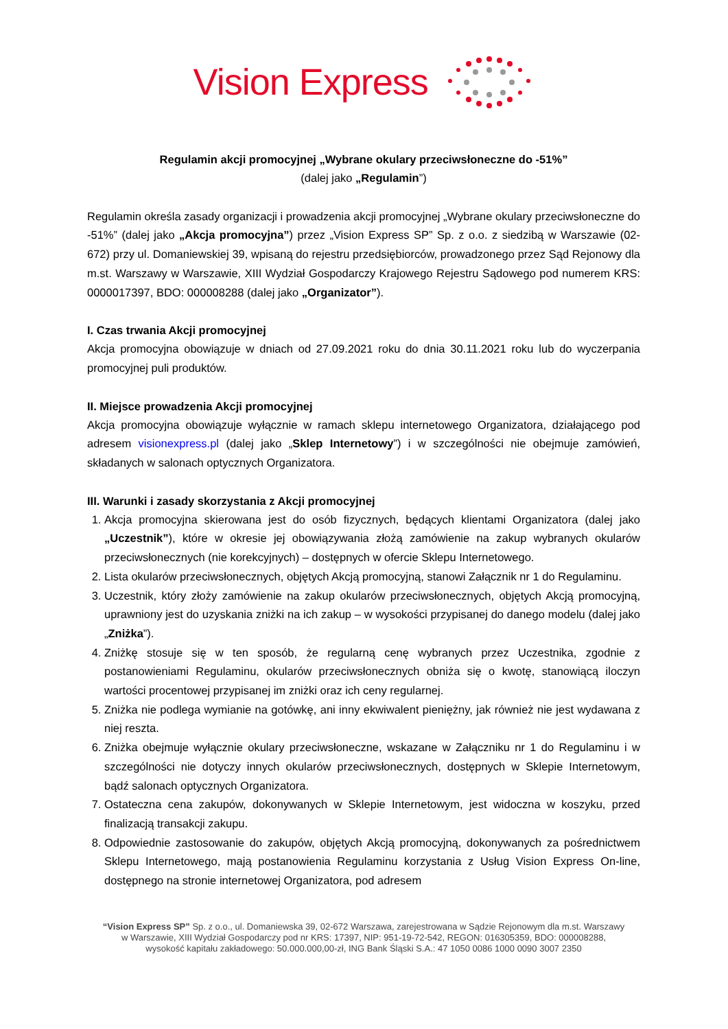Vision Express
Regulamin akcji promocyjnej „Wybrane okulary przeciwsłoneczne do -51%”
(dalej jako „Regulamin”)
Regulamin określa zasady organizacji i prowadzenia akcji promocyjnej „Wybrane okulary przeciwsłoneczne do -51%” (dalej jako „Akcja promocyjna”) przez „Vision Express SP” Sp. z o.o. z siedzibą w Warszawie (02-672) przy ul. Domaniewskiej 39, wpisaną do rejestru przedsiębiorców, prowadzonego przez Sąd Rejonowy dla m.st. Warszawy w Warszawie, XIII Wydział Gospodarczy Krajowego Rejestru Sądowego pod numerem KRS: 0000017397, BDO: 000008288 (dalej jako „Organizator”).
I. Czas trwania Akcji promocyjnej
Akcja promocyjna obowiązuje w dniach od 27.09.2021 roku do dnia 30.11.2021 roku lub do wyczerpania promocyjnej puli produktów.
II. Miejsce prowadzenia Akcji promocyjnej
Akcja promocyjna obowiązuje wyłącznie w ramach sklepu internetowego Organizatora, działającego pod adresem visionexpress.pl (dalej jako „Sklep Internetowy”) i w szczególności nie obejmuje zamówień, składanych w salonach optycznych Organizatora.
III. Warunki i zasady skorzystania z Akcji promocyjnej
1. Akcja promocyjna skierowana jest do osób fizycznych, będących klientami Organizatora (dalej jako „Uczestnik”), które w okresie jej obowiązywania złożą zamówienie na zakup wybranych okularów przeciwsłonecznych (nie korekcyjnych) – dostępnych w ofercie Sklepu Internetowego.
2. Lista okularów przeciwsłonecznych, objętych Akcją promocyjną, stanowi Załącznik nr 1 do Regulaminu.
3. Uczestnik, który złoży zamówienie na zakup okularów przeciwsłonecznych, objętych Akcją promocyjną, uprawniony jest do uzyskania zniżki na ich zakup – w wysokości przypisanej do danego modelu (dalej jako „Zniżka”).
4. Zniżkę stosuje się w ten sposób, że regularną cenę wybranych przez Uczestnika, zgodnie z postanowieniami Regulaminu, okularów przeciwsłonecznych obniża się o kwotę, stanowiącą iloczyn wartości procentowej przypisanej im zniżki oraz ich ceny regularnej.
5. Zniżka nie podlega wymianie na gotówkę, ani inny ekwiwalent pieniężny, jak również nie jest wydawana z niej reszta.
6. Zniżka obejmuje wyłącznie okulary przeciwsłoneczne, wskazane w Załączniku nr 1 do Regulaminu i w szczególności nie dotyczy innych okularów przeciwsłonecznych, dostępnych w Sklepie Internetowym, bądź salonach optycznych Organizatora.
7. Ostateczna cena zakupów, dokonywanych w Sklepie Internetowym, jest widoczna w koszyku, przed finalizacją transakcji zakupu.
8. Odpowiednie zastosowanie do zakupów, objętych Akcją promocyjną, dokonywanych za pośrednictwem Sklepu Internetowego, mają postanowienia Regulaminu korzystania z Usług Vision Express On-line, dostępnego na stronie internetowej Organizatora, pod adresem
“Vision Express SP” Sp. z o.o., ul. Domaniewska 39, 02-672 Warszawa, zarejestrowana w Sądzie Rejonowym dla m.st. Warszawy w Warszawie, XIII Wydział Gospodarczy pod nr KRS: 17397, NIP: 951-19-72-542, REGON: 016305359, BDO: 000008288, wysokość kapitału zakładowego: 50.000.000,00-zł, ING Bank Śląski S.A.: 47 1050 0086 1000 0090 3007 2350